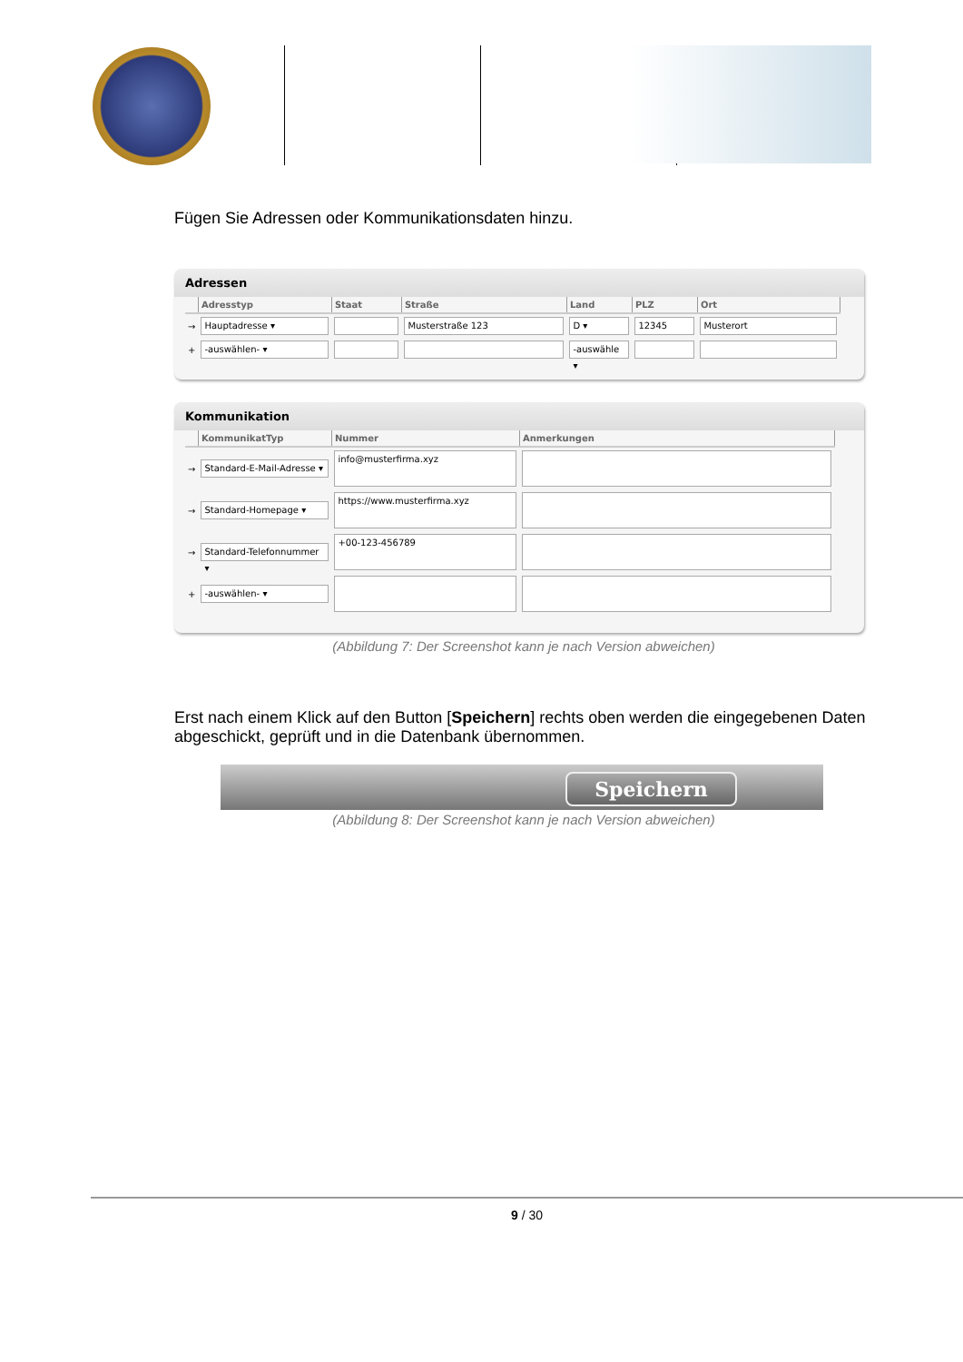Fügen Sie Adressen oder Kommunikationsdaten hinzu.
Adressen
| | Adresstyp | Staat | Straße | Land | PLZ | Ort |
| --- | --- | --- | --- | --- | --- | --- |
| → | Hauptadresse ▾ | | Musterstraße 123 | D ▾ | 12345 | Musterort |
| + | -auswählen- ▾ | | | -auswähle ▾ | | |
Kommunikation
| | KommunikatTyp | Nummer | Anmerkungen |
| --- | --- | --- | --- |
| → | Standard-E-Mail-Adresse ▾ | info@musterfirma.xyz | |
| → | Standard-Homepage ▾ | https://www.musterfirma.xyz | |
| → | Standard-Telefonnummer ▾ | +00-123-456789 | |
| + | -auswählen- ▾ | | |
(Abbildung 7: Der Screenshot kann je nach Version abweichen)
Erst nach einem Klick auf den Button [Speichern] rechts oben werden die eingegebenen Daten abgeschickt, geprüft und in die Datenbank übernommen.
Speichern
(Abbildung 8: Der Screenshot kann je nach Version abweichen)
9 / 30